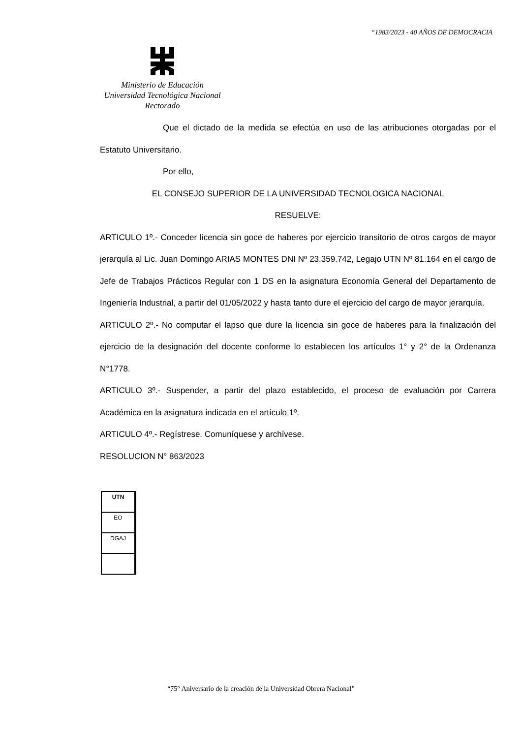“1983/2023 - 40 AÑOS DE DEMOCRACIA
Ministerio de Educación
Universidad Tecnológica Nacional
Rectorado
Que el dictado de la medida se efectúa en uso de las atribuciones otorgadas por el Estatuto Universitario.
Por ello,
EL CONSEJO SUPERIOR DE LA UNIVERSIDAD TECNOLOGICA NACIONAL
RESUELVE:
ARTICULO 1º.- Conceder licencia sin goce de haberes por ejercicio transitorio de otros cargos de mayor jerarquía al Lic. Juan Domingo ARIAS MONTES DNI Nº 23.359.742, Legajo UTN Nº 81.164 en el cargo de Jefe de Trabajos Prácticos Regular con 1 DS en la asignatura Economía General del Departamento de Ingeniería Industrial, a partir del 01/05/2022 y hasta tanto dure el ejercicio del cargo de mayor jerarquía.
ARTICULO 2º.- No computar el lapso que dure la licencia sin goce de haberes para la finalización del ejercicio de la designación del docente conforme lo establecen los artículos 1° y 2° de la Ordenanza N°1778.
ARTICULO 3º.- Suspender, a partir del plazo establecido, el proceso de evaluación por Carrera Académica en la asignatura indicada en el artículo 1º.
ARTICULO 4º.- Regístrese. Comuníquese y archívese.
RESOLUCION N° 863/2023
| UTN |
| EO |
| DGAJ |
“75° Aniversario de la creación de la Universidad Obrera Nacional”